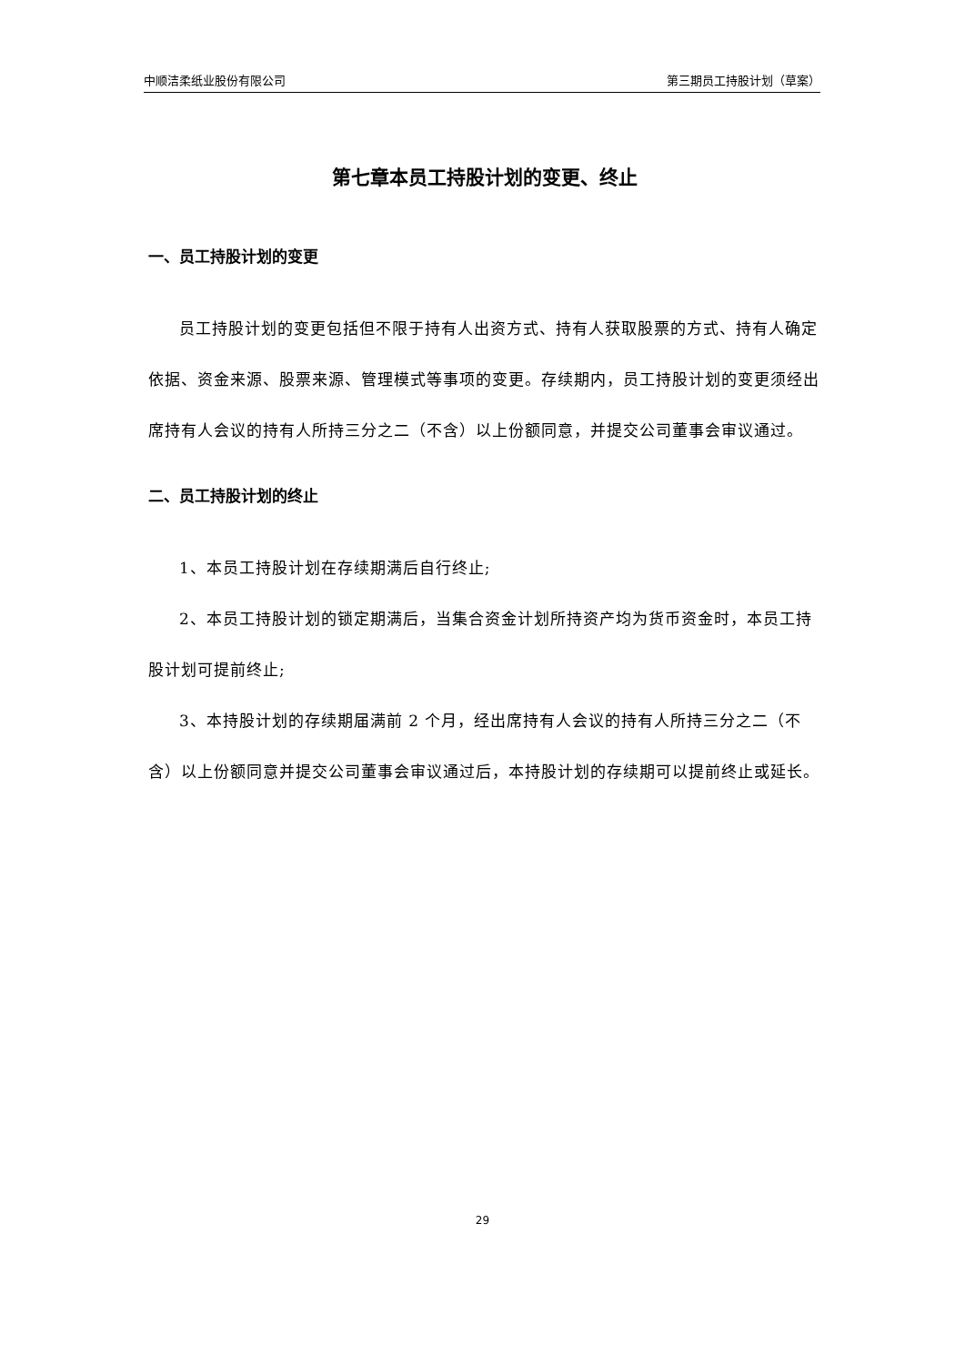中顺洁柔纸业股份有限公司 第三期员工持股计划（草案）
第七章本员工持股计划的变更、终止
一、员工持股计划的变更
员工持股计划的变更包括但不限于持有人出资方式、持有人获取股票的方式、持有人确定依据、资金来源、股票来源、管理模式等事项的变更。存续期内，员工持股计划的变更须经出席持有人会议的持有人所持三分之二（不含）以上份额同意，并提交公司董事会审议通过。
二、员工持股计划的终止
1、本员工持股计划在存续期满后自行终止;
2、本员工持股计划的锁定期满后，当集合资金计划所持资产均为货币资金时，本员工持股计划可提前终止;
3、本持股计划的存续期届满前 2 个月，经出席持有人会议的持有人所持三分之二（不含）以上份额同意并提交公司董事会审议通过后，本持股计划的存续期可以提前终止或延长。
29